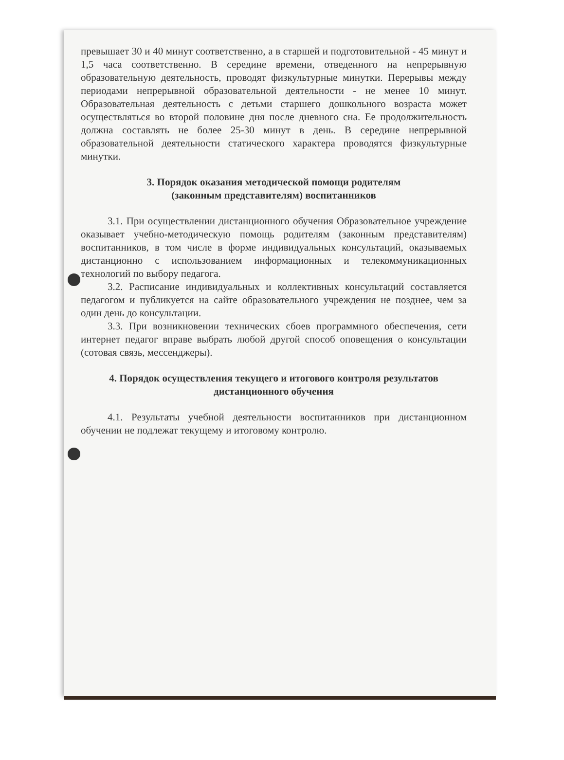превышает 30 и 40 минут соответственно, а в старшей и подготовительной - 45 минут и 1,5 часа соответственно. В середине времени, отведенного на непрерывную образовательную деятельность, проводят физкультурные минутки. Перерывы между периодами непрерывной образовательной деятельности - не менее 10 минут. Образовательная деятельность с детьми старшего дошкольного возраста может осуществляться во второй половине дня после дневного сна. Ее продолжительность должна составлять не более 25-30 минут в день. В середине непрерывной образовательной деятельности статического характера проводятся физкультурные минутки.
3. Порядок оказания методической помощи родителям
(законным представителям) воспитанников
3.1. При осуществлении дистанционного обучения Образовательное учреждение оказывает учебно-методическую помощь родителям (законным представителям) воспитанников, в том числе в форме индивидуальных консультаций, оказываемых дистанционно с использованием информационных и телекоммуникационных технологий по выбору педагога.
3.2. Расписание индивидуальных и коллективных консультаций составляется педагогом и публикуется на сайте образовательного учреждения не позднее, чем за один день до консультации.
3.3. При возникновении технических сбоев программного обеспечения, сети интернет педагог вправе выбрать любой другой способ оповещения о консультации (сотовая связь, мессенджеры).
4. Порядок осуществления текущего и итогового контроля результатов
дистанционного обучения
4.1. Результаты учебной деятельности воспитанников при дистанционном обучении не подлежат текущему и итоговому контролю.